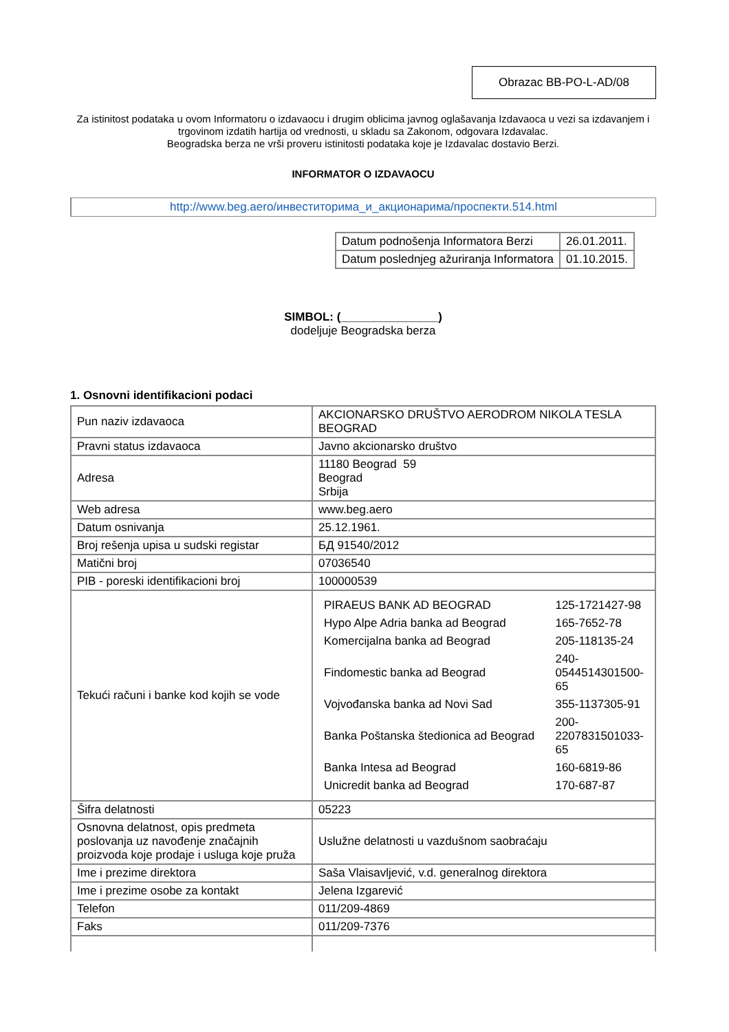Obrazac BB-PO-L-AD/08
Za istinitost podataka u ovom Informatoru o izdavaocu i drugim oblicima javnog oglašavanja Izdavaoca u vezi sa izdavanjem i trgovinom izdatih hartija od vrednosti, u skladu sa Zakonom, odgovara Izdavalac.
Beogradska berza ne vrši proveru istinitosti podataka koje je Izdavalac dostavio Berzi.
INFORMATOR O IZDAVAOCU
http://www.beg.aero/инвеститорима_и_акционарима/проспекти.514.html
| Datum podnošenja Informatora Berzi | 26.01.2011. |
| Datum poslednjeg ažuriranja Informatora | 01.10.2015. |
SIMBOL: (_______________)
dodeljuje Beogradska berza
1. Osnovni identifikacioni podaci
| Pun naziv izdavaoca | AKCIONARSKO DRUŠTVO AERODROM NIKOLA TESLA BEOGRAD |
| Pravni status izdavaoca | Javno akcionarsko društvo |
| Adresa | 11180 Beograd 59 Beograd Srbija |
| Web adresa | www.beg.aero |
| Datum osnivanja | 25.12.1961. |
| Broj rešenja upisa u sudski registar | БД 91540/2012 |
| Matični broj | 07036540 |
| PIB - poreski identifikacioni broj | 100000539 |
| Tekući računi i banke kod kojih se vode | / PIRAEUS BANK AD BEOGRAD / 125-1721427-98 / / Hypo Alpe Adria banka ad Beograd / 165-7652-78 / / Komercijalna banka ad Beograd / 205-118135-24 / / Findomestic banka ad Beograd / 240-0544514301500-65 / / Vojvođanska banka ad Novi Sad / 355-1137305-91 / / Banka Poštanska štedionica ad Beograd / 200-2207831501033-65 / / Banka Intesa ad Beograd / 160-6819-86 / / Unicredit banka ad Beograd / 170-687-87 / |
| Šifra delatnosti | 05223 |
| Osnovna delatnost, opis predmeta poslovanja uz navođenje značajnih proizvoda koje prodaje i usluga koje pruža | Uslužne delatnosti u vazdušnom saobraćaju |
| Ime i prezime direktora | Saša Vlaisavljević, v.d. generalnog direktora |
| Ime i prezime osobe za kontakt | Jelena Izgarević |
| Telefon | 011/209-4869 |
| Faks | 011/209-7376 |